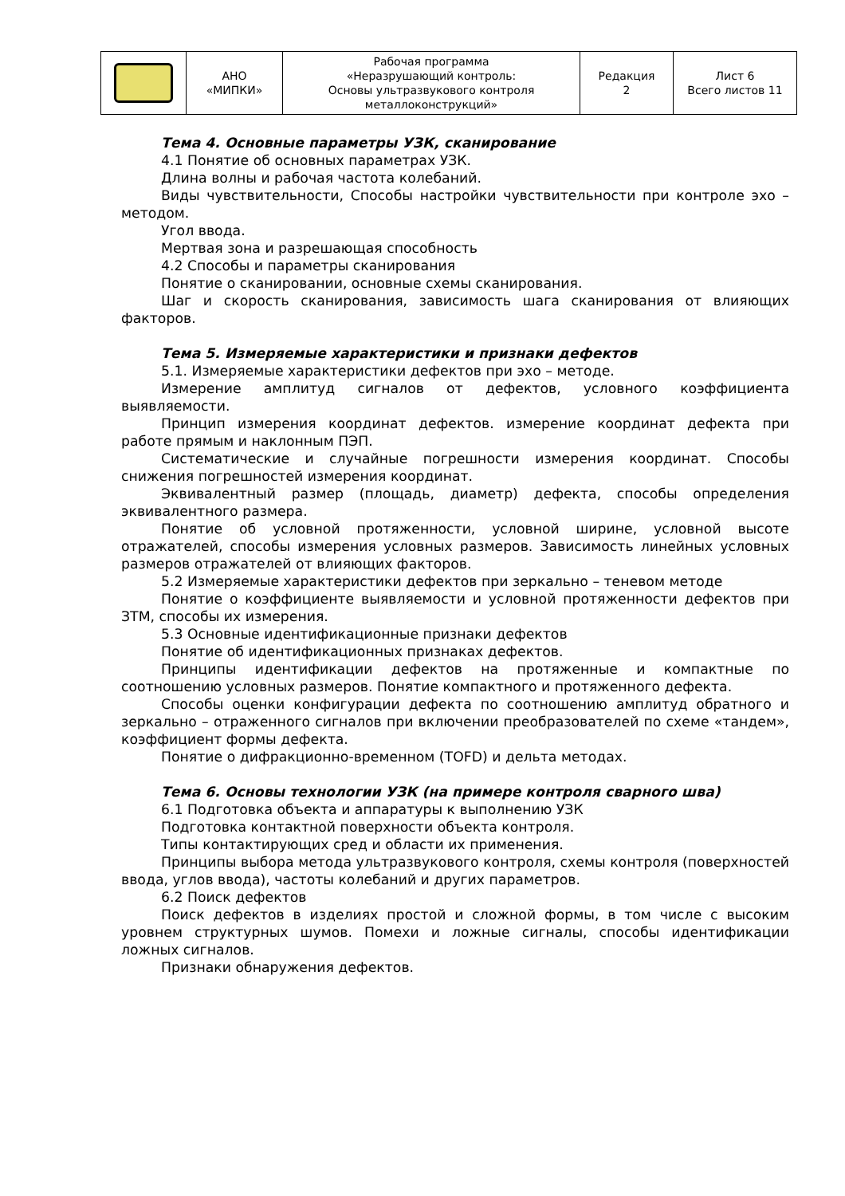| | АНО «МИПКИ» | Рабочая программа «Неразрушающий контроль: Основы ультразвукового контроля металлоконструкций» | Редакция 2 | Лист 6 Всего листов 11 |
Тема 4. Основные параметры УЗК, сканирование
4.1 Понятие об основных параметрах УЗК.
Длина волны и рабочая частота колебаний.
Виды чувствительности, Способы настройки чувствительности при контроле эхо – методом.
Угол ввода.
Мертвая зона и разрешающая способность
4.2 Способы и параметры сканирования
Понятие о сканировании, основные схемы сканирования.
Шаг и скорость сканирования, зависимость шага сканирования от влияющих факторов.
Тема 5. Измеряемые характеристики и признаки дефектов
5.1. Измеряемые характеристики дефектов при эхо – методе.
Измерение амплитуд сигналов от дефектов, условного коэффициента выявляемости.
Принцип измерения координат дефектов. измерение координат дефекта при работе прямым и наклонным ПЭП.
Систематические и случайные погрешности измерения координат. Способы снижения погрешностей измерения координат.
Эквивалентный размер (площадь, диаметр) дефекта, способы определения эквивалентного размера.
Понятие об условной протяженности, условной ширине, условной высоте отражателей, способы измерения условных размеров. Зависимость линейных условных размеров отражателей от влияющих факторов.
5.2 Измеряемые характеристики дефектов при зеркально – теневом методе
Понятие о коэффициенте выявляемости и условной протяженности дефектов при ЗТМ, способы их измерения.
5.3 Основные идентификационные признаки дефектов
Понятие об идентификационных признаках дефектов.
Принципы идентификации дефектов на протяженные и компактные по соотношению условных размеров. Понятие компактного и протяженного дефекта.
Способы оценки конфигурации дефекта по соотношению амплитуд обратного и зеркально – отраженного сигналов при включении преобразователей по схеме «тандем», коэффициент формы дефекта.
Понятие о дифракционно-временном (TOFD) и дельта методах.
Тема 6. Основы технологии УЗК (на примере контроля сварного шва)
6.1 Подготовка объекта и аппаратуры к выполнению УЗК
Подготовка контактной поверхности объекта контроля.
Типы контактирующих сред и области их применения.
Принципы выбора метода ультразвукового контроля, схемы контроля (поверхностей ввода, углов ввода), частоты колебаний и других параметров.
6.2 Поиск дефектов
Поиск дефектов в изделиях простой и сложной формы, в том числе с высоким уровнем структурных шумов. Помехи и ложные сигналы, способы идентификации ложных сигналов.
Признаки обнаружения дефектов.